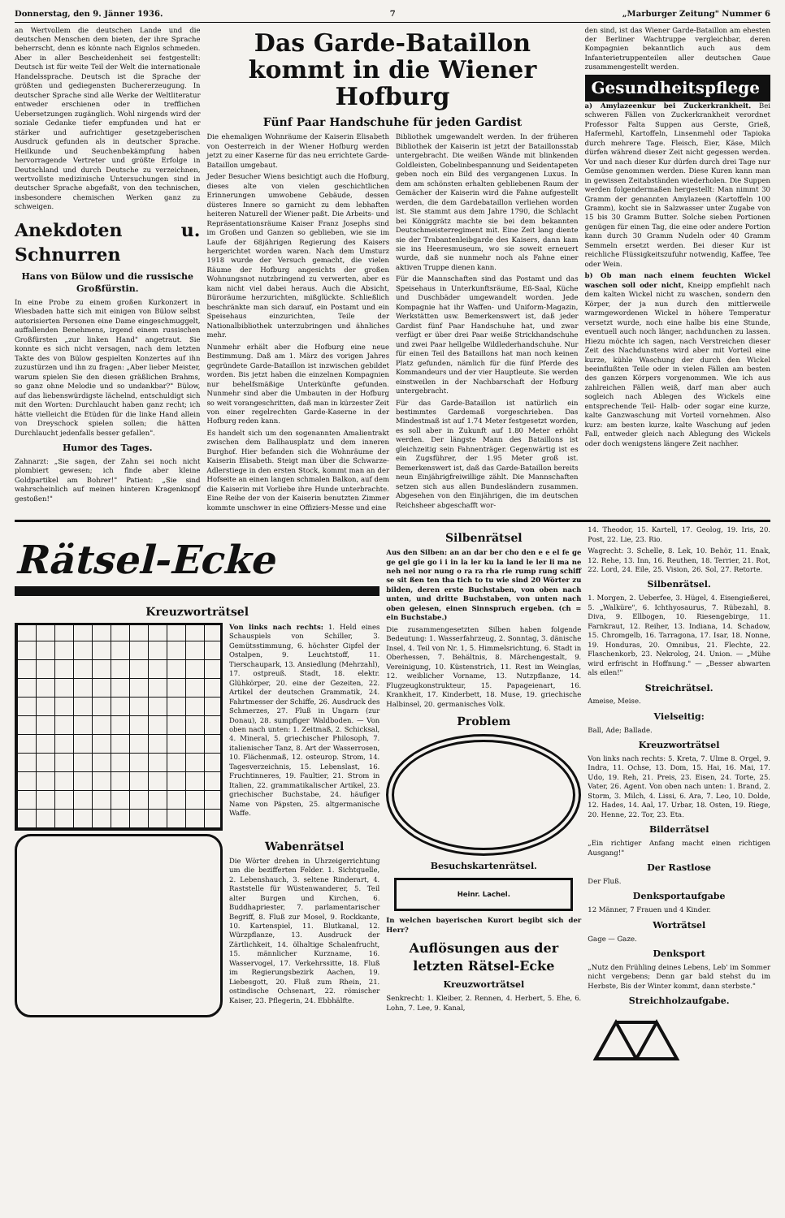Donnerstag, den 9. Jänner 1936. 7 „Marburger Zeitung" Nummer 6
an Wertvollem die deutschen Lande und die deutschen Menschen dem bieten, der ihre Sprache beherrscht, denn es könnte nach Eignlos schmeden. Aber in aller Bescheidenheit sei festgestellt: Deutsch ist für weite Teil der Welt die internationale Handelssprache. Deutsch ist die Sprache der größten und gediegensten Buchererzeugung. In deutscher Sprache sind alle Werke der Weltliteratur entweder erschienen oder in trefflichen Uebersetzungen zugänglich. Wohl nirgends wird der soziale Gedanke tiefer empfunden und hat er stärker und aufrichtiger gesetzgeberischen Ausdruck gefunden als in deutscher Sprache. Heilkunde und Seuchenbekämpfung haben hervorragende Vertreter und größte Erfolge in Deutschland und durch Deutsche zu verzeichnen, wertvollste medizinische Untersuchungen sind in deutscher Sprache abgefaßt, von den technischen, insbesondere chemischen Werken ganz zu schweigen.
Anekdoten u. Schnurren
Hans von Bülow und die russische Großfürstin.
In eine Probe zu einem großen Kurkonzert in Wiesbaden hatte sich mit einigen von Bülow selbst autorisierten Personen eine Dame eingeschmuggelt, auffallenden Benehmens, irgend einem russischen Großfürsten „zur linken Hand" angetraut. Sie konnte es sich nicht versagen, nach dem letzten Takte des von Bülow gespielten Konzertes auf ihn zuzustürzen und ihn zu fragen: „Aber lieber Meister, warum spielen Sie den diesen gräßlichen Brahms, so ganz ohne Melodie und so undankbar?" Bülow, auf das liebenswürdigste lächelnd, entschuldigt sich mit den Worten: Durchlaucht haben ganz recht; ich hätte vielleicht die Etüden für die linke Hand allein von Dreyschock spielen sollen; die hätten Durchlaucht jedenfalls besser gefallen".
Humor des Tages.
Zahnarzt: „Sie sagen, der Zahn sei noch nicht plombiert gewesen; ich finde aber kleine Goldpartikel am Bohrer!" Patient: „Sie sind wahrscheinlich auf meinen hinteren Kragenknopf gestoßen!"
Das Garde-Bataillon kommt in die Wiener Hofburg
Fünf Paar Handschuhe für jeden Gardist
Die ehemaligen Wohnräume der Kaiserin Elisabeth von Oesterreich in der Wiener Hofburg werden jetzt zu einer Kaserne für das neu errichtete Garde-Bataillon umgebaut.
Jeder Besucher Wiens besichtigt auch die Hofburg, dieses alte von vielen geschichtlichen Erinnerungen umwobene Gebäude, dessen düsteres Innere so garnicht zu dem lebhaften heiteren Naturell der Wiener paßt. Die Arbeits- und Repräsentationsräume Kaiser Franz Josephs sind im Großen und Ganzen so geblieben, wie sie im Laufe der 68jährigen Regierung des Kaisers hergerichtet worden waren. Nach dem Umsturz 1918 wurde der Versuch gemacht, die vielen Räume der Hofburg angesichts der großen Wohnungsnot nutzbringend zu verwerten, aber es kam nicht viel dabei heraus. Auch die Absicht, Büroräume herzurichten, mißglückte. Schließlich beschränkte man sich darauf, ein Postamt und ein Speisehaus einzurichten, Teile der Nationalbibliothek unterzubringen und ähnliches mehr.
Nunmehr erhält aber die Hofburg eine neue Bestimmung. Daß am 1. März des vorigen Jahres gegründete Garde-Bataillon ist inzwischen gebildet worden. Bis jetzt haben die einzelnen Kompagnien nur behelfsmäßige Unterkünfte gefunden. Nunmehr sind aber die Umbauten in der Hofburg so weit vorangeschritten, daß man in kürzester Zeit von einer regelrechten Garde-Kaserne in der Hofburg reden kann.
Es handelt sich um den sogenannten Amalientrakt zwischen dem Ballhausplatz und dem inneren Burghof. Hier befanden sich die Wohnräume der Kaiserin Elisabeth. Steigt man über die Schwarze-Adlerstiege in den ersten Stock, kommt man an der Hofseite an einen langen schmalen Balkon, auf dem die Kaiserin mit Vorliebe ihre Hunde unterbrachte. Eine Reihe der von der Kaiserin benutzten Zimmer kommte unschwer in eine Offiziers-Messe und eine
Bibliothek umgewandelt werden. In der früheren Bibliothek der Kaiserin ist jetzt der Bataillonsstab untergebracht. Die weißen Wände mit blinkenden Goldleisten, Gobelinbespannung und Seidentapeten geben noch ein Bild des vergangenen Luxus. In dem am schönsten erhalten gebliebenen Raum der Gemächer der Kaiserin wird die Fahne aufgestellt werden, die dem Gardebataillon verliehen worden ist. Sie stammt aus dem Jahre 1790, die Schlacht bei Königgrätz machte sie bei dem bekannten Deutschmeisterregiment mit. Eine Zeit lang diente sie der Trabantenleibgarde des Kaisers, dann kam sie ins Heeresmuseum, wo sie soweit erneuert wurde, daß sie nunmehr noch als Fahne einer aktiven Truppe dienen kann.
Für die Mannschaften sind das Postamt und das Speisehaus in Unterkunftsräume, Eß-Saal, Küche und Duschbäder umgewandelt worden. Jede Kompagnie hat ihr Waffen- und Uniform-Magazin, Werkstätten usw. Bemerkenswert ist, daß jeder Gardist fünf Paar Handschuhe hat, und zwar verfügt er über drei Paar weiße Strickhandschuhe und zwei Paar hellgelbe Wildlederhandschuhe. Nur für einen Teil des Bataillons hat man noch keinen Platz gefunden, nämlich für die fünf Pferde des Kommandeurs und der vier Hauptleute. Sie werden einstweilen in der Nachbarschaft der Hofburg untergebracht.
Für das Garde-Bataillon ist natürlich ein bestimmtes Gardemaß vorgeschrieben. Das Mindestmaß ist auf 1.74 Meter festgesetzt worden, es soll aber in Zukunft auf 1.80 Meter erhöht werden. Der längste Mann des Bataillons ist gleichzeitig sein Fahnenträger. Gegenwärtig ist es ein Zugsführer, der 1.95 Meter groß ist. Bemerkenswert ist, daß das Garde-Bataillon bereits neun Einjährigfreiwillige zählt. Die Mannschaften setzen sich aus allen Bundesländern zusammen. Abgesehen von den Einjährigen, die im deutschen Reichsheer abgeschafft wor-
den sind, ist das Wiener Garde-Bataillon am ehesten der Berliner Wachtruppe vergleichbar, deren Kompagnien bekanntlich auch aus dem Infanterietruppenteilen aller deutschen Gaue zusammengestellt werden.
Gesundheitspflege
a) Amylazeenkur bei Zuckerkrankheit. Bei schweren Fällen von Zuckerkrankheit verordnet Professor Falta Suppen aus Gerste, Grieß, Hafermehl, Kartoffeln, Linsenmehl oder Tapioka durch mehrere Tage. Fleisch, Eier, Käse, Milch dürfen während dieser Zeit nicht gegessen werden. Vor und nach dieser Kur dürfen durch drei Tage nur Gemüse genommen werden. Diese Kuren kann man in gewissen Zeitabständen wiederholen. Die Suppen werden folgendermaßen hergestellt: Man nimmt 30 Gramm der genannten Amylazeen (Kartoffeln 100 Gramm), kocht sie in Salzwasser unter Zugabe von 15 bis 30 Gramm Butter. Solche sieben Portionen genügen für einen Tag, die eine oder andere Portion kann durch 30 Gramm Nudeln oder 40 Gramm Semmeln ersetzt werden. Bei dieser Kur ist reichliche Flüssigkeitszufuhr notwendig, Kaffee, Tee oder Wein.
b) Ob man nach einem feuchten Wickel waschen soll oder nicht, Kneipp empfiehlt nach dem kalten Wickel nicht zu waschen, sondern den Körper, der ja nun durch den mittlerweile warmgewordenen Wickel in höhere Temperatur versetzt wurde, noch eine halbe bis eine Stunde, eventuell auch noch länger, nachdunchen zu lassen. Hiezu möchte ich sagen, nach Verstreichen dieser Zeit des Nachdunstens wird aber mit Vorteil eine kurze, kühle Waschung der durch den Wickel beeinflußten Teile oder in vielen Fällen am besten des ganzen Körpers vorgenommen. Wie ich aus zahlreichen Fällen weiß, darf man aber auch sogleich nach Ablegen des Wickels eine entsprechende Teil- Halb- oder sogar eine kurze, kalte Ganzwaschung mit Vorteil vornehmen. Also kurz: am besten kurze, kalte Waschung auf jeden Fall, entweder gleich nach Ablegung des Wickels oder doch wenigstens längere Zeit nachher.
Rätsel-Ecke
Kreuzworträtsel
Von links nach rechts: 1. Held eines Schauspiels von Schiller, 3. Gemütsstimmung, 6. höchster Gipfel der Ostalpen, 9. Leuchtstoff, 11. Tierschaupark, 13. Ansiedlung (Mehrzahl), 17. ostpreuß. Stadt, 18. elektr. Glühkörper, 20. eine der Gezeiten, 22. Artikel der deutschen Grammatik, 24. Fahrtmesser der Schiffe, 26. Ausdruck des Schmerzes, 27. Fluß in Ungarn (zur Donau), 28. sumpfiger Waldboden. — Von oben nach unten: 1. Zeitmaß, 2. Schicksal, 4. Mineral, 5. griechischer Philosoph, 7. italienischer Tanz, 8. Art der Wasserrosen, 10. Flächenmaß, 12. osteurop. Strom, 14. Tagesverzeichnis, 15. Lebenslast, 16. Fruchtinneres, 19. Faultier, 21. Strom in Italien, 22. grammatikalischer Artikel, 23. griechischer Buchstabe, 24. häufiger Name von Päpsten, 25. altgermanische Waffe.
Wabenrätsel
Die Wörter drehen in Uhrzeigerrichtung um die bezifferten Felder. 1. Sichtquelle, 2. Lebenshauch, 3. seltene Rinderart, 4. Raststelle für Wüstenwanderer, 5. Teil alter Burgen und Kirchen, 6. Buddhapriester, 7. parlamentarischer Begriff, 8. Fluß zur Mosel, 9. Rockkante, 10. Kartenspiel, 11. Blutkanal, 12. Würzpflanze, 13. Ausdruck der Zärtlichkeit, 14. ölhaltige Schalenfrucht, 15. männlicher Kurzname, 16. Wasservogel, 17. Verkehrssitte, 18. Fluß im Regierungsbezirk Aachen, 19. Liebesgott, 20. Fluß zum Rhein, 21. ostindische Ochsenart, 22. römischer Kaiser, 23. Pflegerin, 24. Ebbhälfte.
Silbenrätsel
Aus den Silben: an an dar ber cho den e e el fe ge ge gel gie go i i in la ler ku la land le ler li ma ne neh nei nor nung o ra ra rha rie rump rung schiff se sit ßen ten tha tich to tu wie sind 20 Wörter zu bilden, deren erste Buchstaben, von oben nach unten, und dritte Buchstaben, von unten nach oben gelesen, einen Sinnspruch ergeben. (ch = ein Buchstabe.)
Die zusammengesetzten Silben haben folgende Bedeutung: 1. Wasserfahrzeug, 2. Sonntag, 3. dänische Insel, 4. Teil von Nr. 1, 5. Himmelsrichtung, 6. Stadt in Oberhessen, 7. Behältnis, 8. Märchengestalt, 9. Vereinigung, 10. Küstenstrich, 11. Rest im Weinglas, 12. weiblicher Vorname, 13. Nutzpflanze, 14. Flugzeugkonstrukteur, 15. Papageienart, 16. Krankheit, 17. Kinderbett, 18. Muse, 19. griechische Halbinsel, 20. germanisches Volk.
Problem
Besuchskartenrätsel.
Heinr. Lachel.
In welchen bayerischen Kurort begibt sich der Herr?
Auflösungen aus der letzten Rätsel-Ecke
Kreuzworträtsel
Senkrecht: 1. Kleiber, 2. Rennen, 4. Herbert, 5. Ehe, 6. Lohn, 7. Lee, 9. Kanal,
14. Theodor, 15. Kartell, 17. Geolog, 19. Iris, 20. Post, 22. Lie, 23. Rio.
Wagrecht: 3. Schelle, 8. Lek, 10. Behör, 11. Enak, 12. Rehe, 13. Inn, 16. Reuthen, 18. Terrier, 21. Rot, 22. Lord, 24. Eile, 25. Vision, 26. Sol, 27. Retorte.
Silbenrätsel.
1. Morgen, 2. Ueberfee, 3. Hügel, 4. Eisengießerei, 5. „Walküre", 6. Ichthyosaurus, 7. Rübezahl, 8. Diva, 9. Ellbogen, 10. Riesengebirge, 11. Farnkraut, 12. Reiher, 13. Indiana, 14. Schadow, 15. Chromgelb, 16. Tarragona, 17. Isar, 18. Nonne, 19. Honduras, 20. Omnibus, 21. Flechte, 22. Flaschenkorb, 23. Nekrolog, 24. Union. — „Mühe wird erfrischt in Hoffnung." — „Besser abwarten als eilen!"
Streichrätsel.
Ameise, Meise.
Vielseitig:
Ball, Ade; Ballade.
Kreuzworträtsel
Von links nach rechts: 5. Kreta, 7. Ulme 8. Orgel, 9. Indra, 11. Ochse, 13. Dom, 15. Hai, 16. Mai, 17. Udo, 19. Reh, 21. Preis, 23. Eisen, 24. Torte, 25. Vater, 26. Agent. Von oben nach unten: 1. Brand, 2. Storm, 3. Milch, 4. Lissi, 6. Ara, 7. Leo, 10. Dolde, 12. Hades, 14. Aal, 17. Urbar, 18. Osten, 19. Riege, 20. Henne, 22. Tor, 23. Eta.
Bilderrätsel
„Ein richtiger Anfang macht einen richtigen Ausgang!"
Der Rastlose
Der Fluß.
Denksportaufgabe
12 Männer, 7 Frauen und 4 Kinder.
Worträtsel
Gage — Gaze.
Denksport
„Nutz den Frühling deines Lebens, Leb' im Sommer nicht vergebens; Denn gar bald stehst du im Herbste, Bis der Winter kommt, dann sterbste."
Streichholzaufgabe.